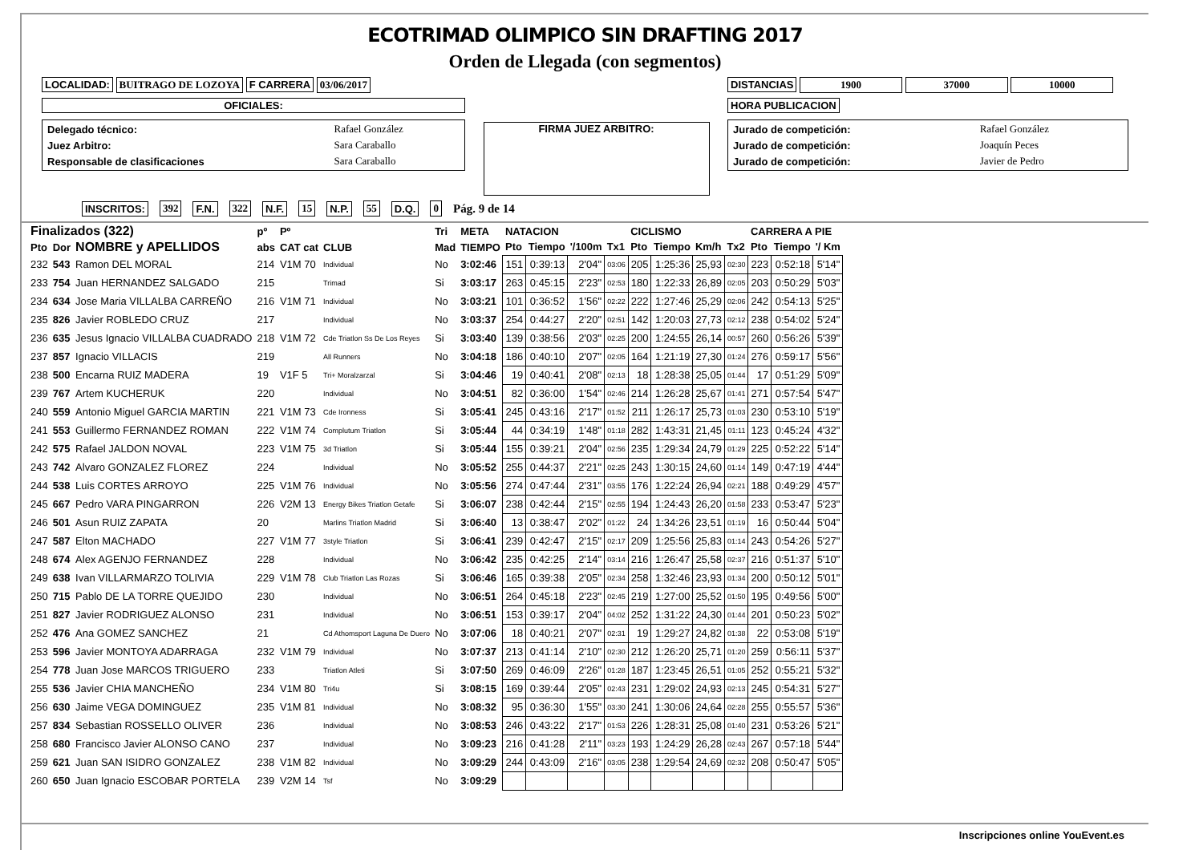ECOTRIMAD OLIMPICO SIN DRAFTING 2017
Orden de Llegada (con segmentos)
LOCALIDAD: BUITRAGO DE LOZOYA F CARRERA 03/06/2017
OFICIALES:
| Delegado técnico: | Rafael González |
| Juez Arbitro: | Sara Caraballo |
| Responsable de clasificaciones | Sara Caraballo |
FIRMA JUEZ ARBITRO:
DISTANCIAS 1900 37000 10000
HORA PUBLICACION
| Jurado de competición: | Rafael González |
| Jurado de competición: | Joaquín Peces |
| Jurado de competición: | Javier de Pedro |
INSCRITOS: 392 F.N. 322 N.F. 15 N.P. 55 D.Q. 0 Pág. 9 de 14
| Finalizados (322) | | | pº | Pº | | Tri | META | NATACION | | | | CICLISMO | | | | CARRERA A PIE | | |
| --- | --- | --- | --- | --- | --- | --- | --- | --- | --- | --- | --- | --- | --- | --- | --- | --- | --- | --- |
| Pto | Dor | NOMBRE y APELLIDOS | abs | CAT cat | CLUB | Mad | TIEMPO | Pto | Tiempo | '/100m | Tx1 | Pto | Tiempo | Km/h | Tx2 | Pto | Tiempo | '/ Km |
| 232 | 543 | Ramon DEL MORAL | 214 | V1M 70 | Individual | No | 3:02:46 | 151 | 0:39:13 | 2'04" | 03:06 | 205 | 1:25:36 | 25,93 | 02:30 | 223 | 0:52:18 | 5'14" |
| 233 | 754 | Juan HERNANDEZ SALGADO | 215 | | Trimad | Si | 3:03:17 | 263 | 0:45:15 | 2'23" | 02:53 | 180 | 1:22:33 | 26,89 | 02:05 | 203 | 0:50:29 | 5'03" |
| 234 | 634 | Jose Maria VILLALBA CARREÑO | 216 | V1M 71 | Individual | No | 3:03:21 | 101 | 0:36:52 | 1'56" | 02:22 | 222 | 1:27:46 | 25,29 | 02:06 | 242 | 0:54:13 | 5'25" |
| 235 | 826 | Javier ROBLEDO CRUZ | 217 | | Individual | No | 3:03:37 | 254 | 0:44:27 | 2'20" | 02:51 | 142 | 1:20:03 | 27,73 | 02:12 | 238 | 0:54:02 | 5'24" |
| 236 | 635 | Jesus Ignacio VILLALBA CUADRADO | 218 | V1M 72 | Cde Triatlon Ss De Los Reyes | Si | 3:03:40 | 139 | 0:38:56 | 2'03" | 02:25 | 200 | 1:24:55 | 26,14 | 00:57 | 260 | 0:56:26 | 5'39" |
| 237 | 857 | Ignacio VILLACIS | 219 | | All Runners | No | 3:04:18 | 186 | 0:40:10 | 2'07" | 02:05 | 164 | 1:21:19 | 27,30 | 01:24 | 276 | 0:59:17 | 5'56" |
| 238 | 500 | Encarna RUIZ MADERA | 19 | V1F 5 | Tri+ Moralzarzal | Si | 3:04:46 | 19 | 0:40:41 | 2'08" | 02:13 | 18 | 1:28:38 | 25,05 | 01:44 | 17 | 0:51:29 | 5'09" |
| 239 | 767 | Artem KUCHERUK | 220 | | Individual | No | 3:04:51 | 82 | 0:36:00 | 1'54" | 02:46 | 214 | 1:26:28 | 25,67 | 01:41 | 271 | 0:57:54 | 5'47" |
| 240 | 559 | Antonio Miguel GARCIA MARTIN | 221 | V1M 73 | Cde Ironness | Si | 3:05:41 | 245 | 0:43:16 | 2'17" | 01:52 | 211 | 1:26:17 | 25,73 | 01:03 | 230 | 0:53:10 | 5'19" |
| 241 | 553 | Guillermo FERNANDEZ ROMAN | 222 | V1M 74 | Complutum Triatlon | Si | 3:05:44 | 44 | 0:34:19 | 1'48" | 01:18 | 282 | 1:43:31 | 21,45 | 01:11 | 123 | 0:45:24 | 4'32" |
| 242 | 575 | Rafael JALDON NOVAL | 223 | V1M 75 | 3d Triatlon | Si | 3:05:44 | 155 | 0:39:21 | 2'04" | 02:56 | 235 | 1:29:34 | 24,79 | 01:29 | 225 | 0:52:22 | 5'14" |
| 243 | 742 | Alvaro GONZALEZ FLOREZ | 224 | | Individual | No | 3:05:52 | 255 | 0:44:37 | 2'21" | 02:25 | 243 | 1:30:15 | 24,60 | 01:14 | 149 | 0:47:19 | 4'44" |
| 244 | 538 | Luis CORTES ARROYO | 225 | V1M 76 | Individual | No | 3:05:56 | 274 | 0:47:44 | 2'31" | 03:55 | 176 | 1:22:24 | 26,94 | 02:21 | 188 | 0:49:29 | 4'57" |
| 245 | 667 | Pedro VARA PINGARRON | 226 | V2M 13 | Energy Bikes Triatlon Getafe | Si | 3:06:07 | 238 | 0:42:44 | 2'15" | 02:55 | 194 | 1:24:43 | 26,20 | 01:58 | 233 | 0:53:47 | 5'23" |
| 246 | 501 | Asun RUIZ ZAPATA | 20 | | Marlins Triatlon Madrid | Si | 3:06:40 | 13 | 0:38:47 | 2'02" | 01:22 | 24 | 1:34:26 | 23,51 | 01:19 | 16 | 0:50:44 | 5'04" |
| 247 | 587 | Elton MACHADO | 227 | V1M 77 | 3style Triatlon | Si | 3:06:41 | 239 | 0:42:47 | 2'15" | 02:17 | 209 | 1:25:56 | 25,83 | 01:14 | 243 | 0:54:26 | 5'27" |
| 248 | 674 | Alex AGENJO FERNANDEZ | 228 | | Individual | No | 3:06:42 | 235 | 0:42:25 | 2'14" | 03:14 | 216 | 1:26:47 | 25,58 | 02:37 | 216 | 0:51:37 | 5'10" |
| 249 | 638 | Ivan VILLARMARZO TOLIVIA | 229 | V1M 78 | Club Triatlon Las Rozas | Si | 3:06:46 | 165 | 0:39:38 | 2'05" | 02:34 | 258 | 1:32:46 | 23,93 | 01:34 | 200 | 0:50:12 | 5'01" |
| 250 | 715 | Pablo DE LA TORRE QUEJIDO | 230 | | Individual | No | 3:06:51 | 264 | 0:45:18 | 2'23" | 02:45 | 219 | 1:27:00 | 25,52 | 01:50 | 195 | 0:49:56 | 5'00" |
| 251 | 827 | Javier RODRIGUEZ ALONSO | 231 | | Individual | No | 3:06:51 | 153 | 0:39:17 | 2'04" | 04:02 | 252 | 1:31:22 | 24,30 | 01:44 | 201 | 0:50:23 | 5'02" |
| 252 | 476 | Ana GOMEZ SANCHEZ | 21 | | Cd Athomsport Laguna De Duero | No | 3:07:06 | 18 | 0:40:21 | 2'07" | 02:31 | 19 | 1:29:27 | 24,82 | 01:38 | 22 | 0:53:08 | 5'19" |
| 253 | 596 | Javier MONTOYA ADARRAGA | 232 | V1M 79 | Individual | No | 3:07:37 | 213 | 0:41:14 | 2'10" | 02:30 | 212 | 1:26:20 | 25,71 | 01:20 | 259 | 0:56:11 | 5'37" |
| 254 | 778 | Juan Jose MARCOS TRIGUERO | 233 | | Triatlon Atleti | Si | 3:07:50 | 269 | 0:46:09 | 2'26" | 01:28 | 187 | 1:23:45 | 26,51 | 01:05 | 252 | 0:55:21 | 5'32" |
| 255 | 536 | Javier CHIA MANCHEÑO | 234 | V1M 80 | Tri4u | Si | 3:08:15 | 169 | 0:39:44 | 2'05" | 02:43 | 231 | 1:29:02 | 24,93 | 02:13 | 245 | 0:54:31 | 5'27" |
| 256 | 630 | Jaime VEGA DOMINGUEZ | 235 | V1M 81 | Individual | No | 3:08:32 | 95 | 0:36:30 | 1'55" | 03:30 | 241 | 1:30:06 | 24,64 | 02:28 | 255 | 0:55:57 | 5'36" |
| 257 | 834 | Sebastian ROSSELLO OLIVER | 236 | | Individual | No | 3:08:53 | 246 | 0:43:22 | 2'17" | 01:53 | 226 | 1:28:31 | 25,08 | 01:40 | 231 | 0:53:26 | 5'21" |
| 258 | 680 | Francisco Javier ALONSO CANO | 237 | | Individual | No | 3:09:23 | 216 | 0:41:28 | 2'11" | 03:23 | 193 | 1:24:29 | 26,28 | 02:43 | 267 | 0:57:18 | 5'44" |
| 259 | 621 | Juan SAN ISIDRO GONZALEZ | 238 | V1M 82 | Individual | No | 3:09:29 | 244 | 0:43:09 | 2'16" | 03:05 | 238 | 1:29:54 | 24,69 | 02:32 | 208 | 0:50:47 | 5'05" |
| 260 | 650 | Juan Ignacio ESCOBAR PORTELA | 239 | V2M 14 | Tsf | No | 3:09:29 | | | | | | | | | | | |
Inscripciones online YouEvent.es